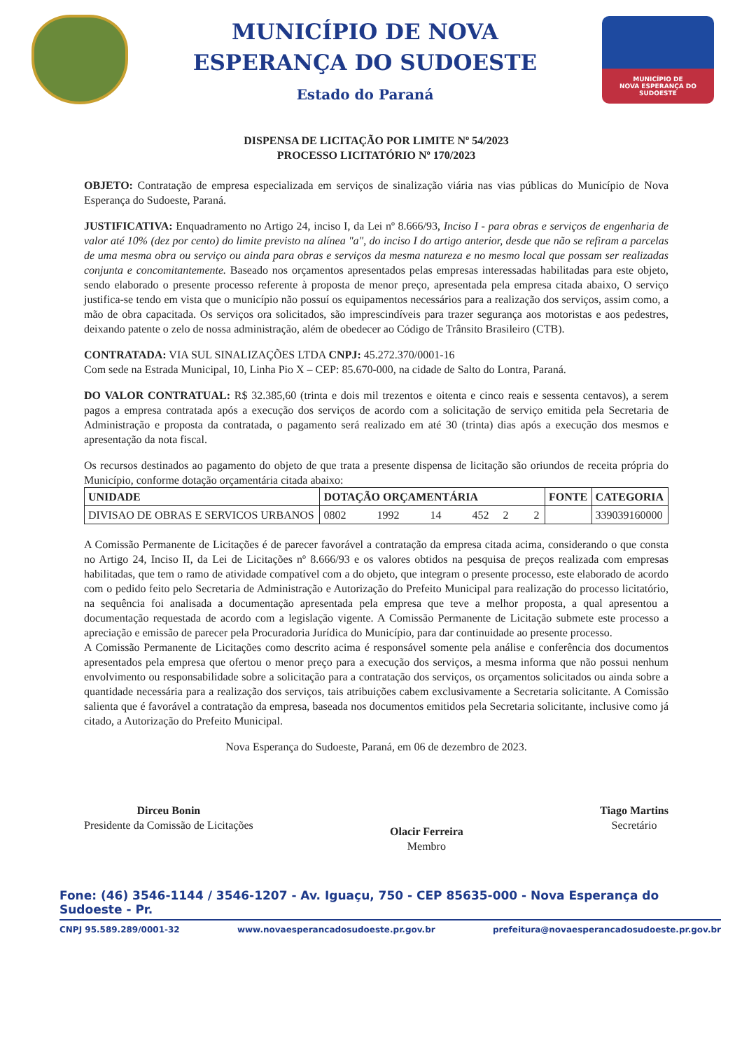MUNICÍPIO DE NOVA
ESPERANÇA DO SUDOESTE
Estado do Paraná
MUNICÍPIO DE
NOVA ESPERANÇA DO SUDOESTE
DISPENSA DE LICITAÇÃO POR LIMITE Nº 54/2023
PROCESSO LICITATÓRIO Nº 170/2023
OBJETO: Contratação de empresa especializada em serviços de sinalização viária nas vias públicas do Município de Nova Esperança do Sudoeste, Paraná.
JUSTIFICATIVA: Enquadramento no Artigo 24, inciso I, da Lei nº 8.666/93, Inciso I - para obras e serviços de engenharia de valor até 10% (dez por cento) do limite previsto na alínea "a", do inciso I do artigo anterior, desde que não se refiram a parcelas de uma mesma obra ou serviço ou ainda para obras e serviços da mesma natureza e no mesmo local que possam ser realizadas conjunta e concomitantemente. Baseado nos orçamentos apresentados pelas empresas interessadas habilitadas para este objeto, sendo elaborado o presente processo referente à proposta de menor preço, apresentada pela empresa citada abaixo, O serviço justifica-se tendo em vista que o município não possuí os equipamentos necessários para a realização dos serviços, assim como, a mão de obra capacitada. Os serviços ora solicitados, são imprescindíveis para trazer segurança aos motoristas e aos pedestres, deixando patente o zelo de nossa administração, além de obedecer ao Código de Trânsito Brasileiro (CTB).
CONTRATADA: VIA SUL SINALIZAÇÕES LTDA CNPJ: 45.272.370/0001-16
Com sede na Estrada Municipal, 10, Linha Pio X – CEP: 85.670-000, na cidade de Salto do Lontra, Paraná.
DO VALOR CONTRATUAL: R$ 32.385,60 (trinta e dois mil trezentos e oitenta e cinco reais e sessenta centavos), a serem pagos a empresa contratada após a execução dos serviços de acordo com a solicitação de serviço emitida pela Secretaria de Administração e proposta da contratada, o pagamento será realizado em até 30 (trinta) dias após a execução dos mesmos e apresentação da nota fiscal.
Os recursos destinados ao pagamento do objeto de que trata a presente dispensa de licitação são oriundos de receita própria do Município, conforme dotação orçamentária citada abaixo:
| UNIDADE | DOTAÇÃO ORÇAMENTÁRIA | FONTE | CATEGORIA |
| --- | --- | --- | --- |
| DIVISAO DE OBRAS E SERVICOS URBANOS | 0802 1992 14 452 2 2 | | 339039160000 |
A Comissão Permanente de Licitações é de parecer favorável a contratação da empresa citada acima, considerando o que consta no Artigo 24, Inciso II, da Lei de Licitações nº 8.666/93 e os valores obtidos na pesquisa de preços realizada com empresas habilitadas, que tem o ramo de atividade compatível com a do objeto, que integram o presente processo, este elaborado de acordo com o pedido feito pelo Secretaria de Administração e Autorização do Prefeito Municipal para realização do processo licitatório, na sequência foi analisada a documentação apresentada pela empresa que teve a melhor proposta, a qual apresentou a documentação requestada de acordo com a legislação vigente. A Comissão Permanente de Licitação submete este processo a apreciação e emissão de parecer pela Procuradoria Jurídica do Município, para dar continuidade ao presente processo.
A Comissão Permanente de Licitações como descrito acima é responsável somente pela análise e conferência dos documentos apresentados pela empresa que ofertou o menor preço para a execução dos serviços, a mesma informa que não possui nenhum envolvimento ou responsabilidade sobre a solicitação para a contratação dos serviços, os orçamentos solicitados ou ainda sobre a quantidade necessária para a realização dos serviços, tais atribuições cabem exclusivamente a Secretaria solicitante. A Comissão salienta que é favorável a contratação da empresa, baseada nos documentos emitidos pela Secretaria solicitante, inclusive como já citado, a Autorização do Prefeito Municipal.
Nova Esperança do Sudoeste, Paraná, em 06 de dezembro de 2023.
Dirceu Bonin
Presidente da Comissão de Licitações
Olacir Ferreira
Membro
Tiago Martins
Secretário
Fone: (46) 3546-1144 / 3546-1207 - Av. Iguaçu, 750 - CEP 85635-000 - Nova Esperança do Sudoeste - Pr.
CNPJ 95.589.289/0001-32 www.novaesperancadosudoeste.pr.gov.br prefeitura@novaesperancadosudoeste.pr.gov.br